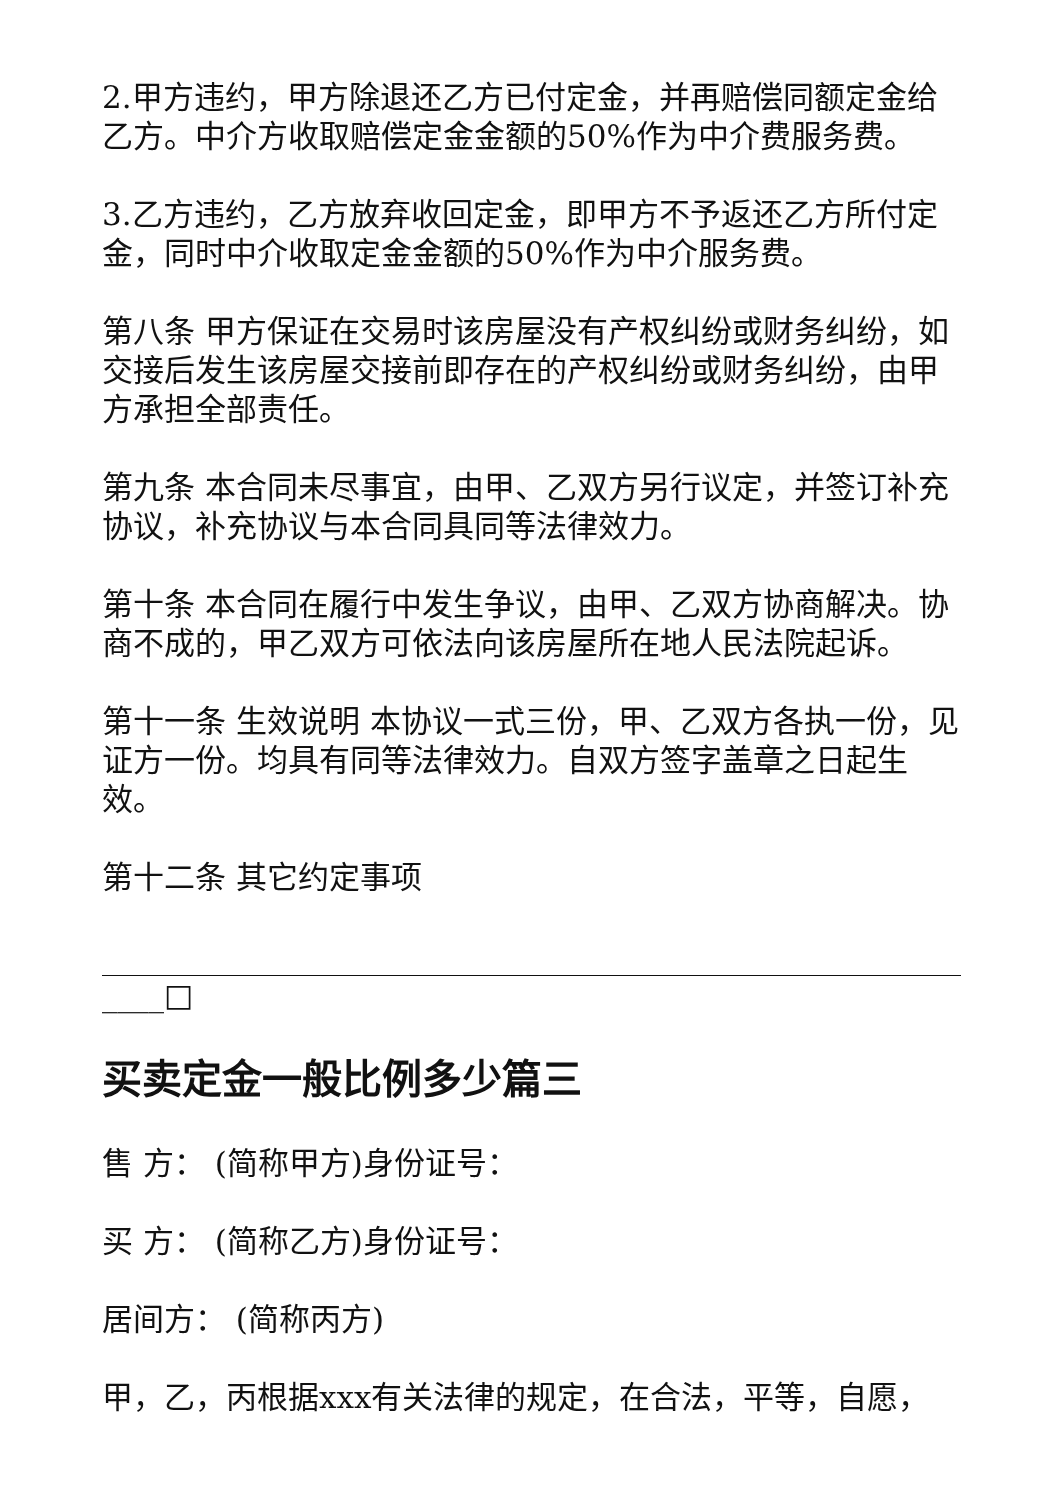2.甲方违约，甲方除退还乙方已付定金，并再赔偿同额定金给乙方。中介方收取赔偿定金金额的50%作为中介费服务费。
3.乙方违约，乙方放弃收回定金，即甲方不予返还乙方所付定金，同时中介收取定金金额的50%作为中介服务费。
第八条 甲方保证在交易时该房屋没有产权纠纷或财务纠纷，如交接后发生该房屋交接前即存在的产权纠纷或财务纠纷，由甲方承担全部责任。
第九条 本合同未尽事宜，由甲、乙双方另行议定，并签订补充协议，补充协议与本合同具同等法律效力。
第十条 本合同在履行中发生争议，由甲、乙双方协商解决。协商不成的，甲乙双方可依法向该房屋所在地人民法院起诉。
第十一条 生效说明 本协议一式三份，甲、乙双方各执一份，见证方一份。均具有同等法律效力。自双方签字盖章之日起生效。
第十二条 其它约定事项
____□
买卖定金一般比例多少篇三
售 方： (简称甲方)身份证号：
买 方： (简称乙方)身份证号：
居间方： (简称丙方)
甲，乙，丙根据xxx有关法律的规定，在合法，平等，自愿，